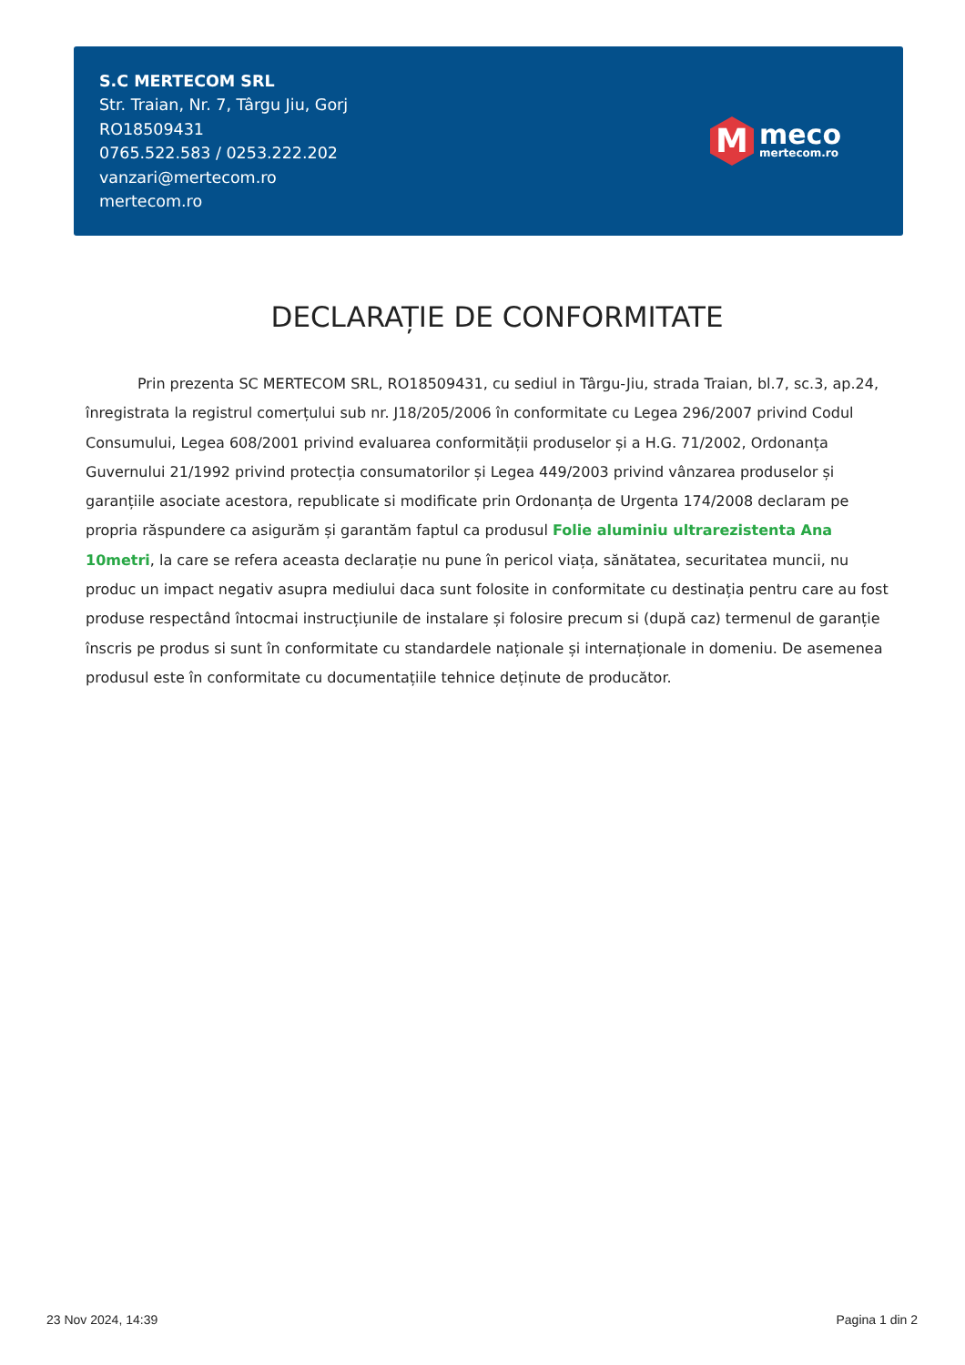S.C MERTECOM SRL
Str. Traian, Nr. 7, Târgu Jiu, Gorj
RO18509431
0765.522.583 / 0253.222.202
vanzari@mertecom.ro
mertecom.ro
M
meco
mertecom.ro
DECLARAȚIE DE CONFORMITATE
Prin prezenta SC MERTECOM SRL, RO18509431, cu sediul in Târgu-Jiu, strada Traian, bl.7, sc.3, ap.24, înregistrata la registrul comerțului sub nr. J18/205/2006 în conformitate cu Legea 296/2007 privind Codul Consumului, Legea 608/2001 privind evaluarea conformității produselor și a H.G. 71/2002, Ordonanța Guvernului 21/1992 privind protecția consumatorilor și Legea 449/2003 privind vânzarea produselor și garanțiile asociate acestora, republicate si modificate prin Ordonanța de Urgenta 174/2008 declaram pe propria răspundere ca asigurăm și garantăm faptul ca produsul Folie aluminiu ultrarezistenta Ana 10metri, la care se refera aceasta declarație nu pune în pericol viața, sănătatea, securitatea muncii, nu produc un impact negativ asupra mediului daca sunt folosite in conformitate cu destinația pentru care au fost produse respectând întocmai instrucțiunile de instalare și folosire precum si (după caz) termenul de garanție înscris pe produs si sunt în conformitate cu standardele naționale și internaționale in domeniu. De asemenea produsul este în conformitate cu documentațiile tehnice deținute de producător.
23 Nov 2024, 14:39 Pagina 1 din 2